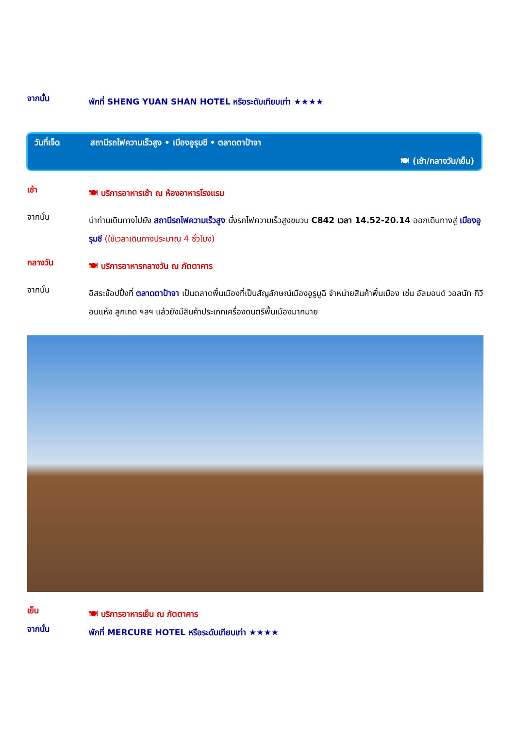จากนั้น
พักที่ SHENG YUAN SHAN HOTEL หรือระดับเทียบเท่า ★★★★
วันที่เจ็ด สถานีรถไฟความเร็วสูง • เมืองอูรุมชี • ตลาดตาป้าจา
🍽 (เช้า/กลางวัน/เย็น)
เช้า
🍽 บริการอาหารเช้า ณ ห้องอาหารโรงแรม
จากนั้น
นำท่านเดินทางไปยัง สถานีรถไฟความเร็วสูง นั่งรถไฟความเร็วสูงขบวน C842 เวลา 14.52-20.14 ออกเดินทางสู่ เมืองอูรุมชี (ใช้เวลาเดินทางประมาณ 4 ชั่วโมง)
กลางวัน
🍽 บริการอาหารกลางวัน ณ ภัตตาคาร
จากนั้น
อิสระช้อปปิ้งที่ ตลาดตาป้าจา เป็นตลาดพื้นเมืองที่เป็นสัญลักษณ์เมืองอูรูมูฉี จำหน่ายสินค้าพื้นเมือง เช่น อัลมอนด์ วอลนัท กีวีอบแห้ง ลูกเกด ฯลฯ แล้วยังมีสินค้าประเภทเครื่องดนตรีพื้นเมืองมากมาย
เย็น
🍽 บริการอาหารเย็น ณ ภัตตาคาร
จากนั้น
พักที่ MERCURE HOTEL หรือระดับเทียบเท่า ★★★★